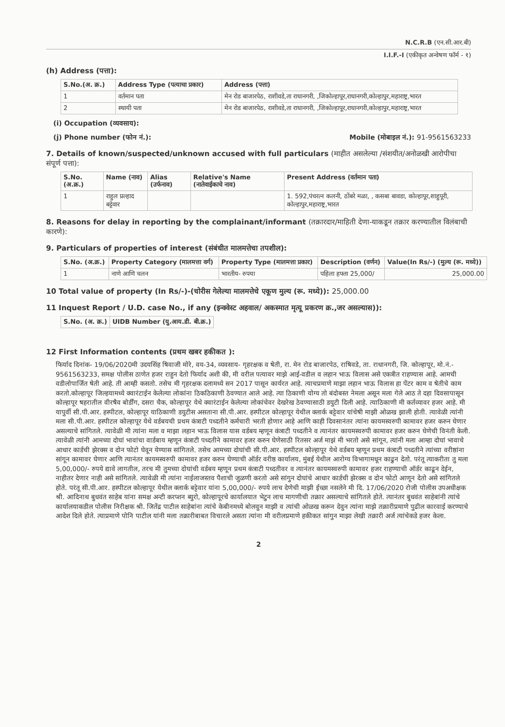N.C.R.B (एन.सी.आर.बी)
I.I.F.-I (एकीकृत अन्वेषण फॉर्म - १)
(h) Address (पत्ता):
| S.No.(अ. क्र.) | Address Type (पत्याचा प्रकार) | Address (पत्ता) |
| --- | --- | --- |
| 1 | वर्तमान पता | मेन रोड बाजारपेठ, राशीवडे,ता राधानगरी, ,जिकोल्हापूर,राधानगरी,कोल्हापुर,महाराष्ट्र,भारत |
| 2 | स्थायी पता | मेन रोड बाजारपेठ, राशीवडे,ता राधानगरी, ,जिकोल्हापूर,राधानगरी,कोल्हापुर,महाराष्ट्र,भारत |
(i) Occupation (व्यवसाय):
(j) Phone number (फोन नं.): Mobile (मोबाइल नं.): 91-9561563233
7. Details of known/suspected/unknown accused with full particulars (माहीत असलेल्या /संशयीत/अनोळखी आरोपीचा संपूर्ण पत्ता):
| S.No. (अ.क्र.) | Name (नाव) | Alias (उर्फनाव) | Relative's Name (नातेवाईकाचे नाव) | Present Address (वर्तमान पता) |
| --- | --- | --- | --- | --- |
| 1 | राहुल प्रल्हाद बट्टेवार | | | 1. 592,पंचरत्न कलनी, ठोंबरे मळा, , कसबा बावडा, कोल्हापूर,शाहुपूरी, कोल्हापुर,महाराष्ट्र,भारत |
8. Reasons for delay in reporting by the complainant/informant (तक्रारदार/माहिती देणा-याकडून तक्रार करण्यातील विलंबाची कारणे):
9. Particulars of properties of interest (संबंधीत मालमत्तेचा तपशील):
| S.No. (अ.क्र.) | Property Category (मालमत्ता वर्ग) | Property Type (मालमत्ता प्रकार) | Description (वर्णन) | Value(In Rs/-) (मुल्य (रू. मध्ये)) |
| --- | --- | --- | --- | --- |
| 1 | नाणे आणि चलन | भारतीय- रुपया | पहिला हफ्ता 25,000/ | 25,000.00 |
10 Total value of property (In Rs/-)-(चोरीस गेलेल्या मालमत्तेचे एकूण मुल्य (रू. मध्ये)): 25,000.00
11 Inquest Report / U.D. case No., if any (इन्क्वेस्ट अहवाल/ अकस्मात मृत्यू प्रकरण क्र.,जर असल्यास)):
| S.No. (अ. क्र.) | UIDB Number (यु.आय.डी. बी.क्र.) |
| --- | --- |
12 First Information contents (प्रथम खबर हकीकत ):
फिर्याद दिनांक- 19/06/2020मी उदयसिंह षिवाजी मोरे, वय-34, व्यवसाय- गृहरक्षक व षेती, रा. मेन रोड बाजारपेठ, राषिवडे, ता. राधानगरी, जि. कोल्हापूर, मो.नं.- 9561563233, समक्ष पोलीस ठाणेत हजर राहुन देतो फिर्याद अशी की, मी वरील पत्यावर माझे आई-वडील व लहान भाऊ विलास असे एकत्रीत राहण्यास आहे. आमची वडीलोपार्जित षेती आहे. ती आम्ही कसतो. तसेच मी गृहरक्षक दलामध्ये सन 2017 पासून कार्यरत आहे. त्याचप्रमाणे माझा लहान भाऊ विलास हा पेंटर काम व षेतीचे काम करतो.कोल्हापूर जिल्हयामध्ये क्वारंटाईन केलेल्या लोकांना ठिकठिकाणी ठेवण्यात आले आहे. त्या ठिकाणी योग्य तो बंदोबस्त नेमला असून मला गेले आठ ते दहा दिवसापासून कोल्हापूर षहरातील वीरषैव बोर्डींग, दसरा चैक, कोल्हापूर येथे क्वारंटाईन केलेल्या लोकांचेवर देखरेख ठेवण्यासाठी डयुटी दिली आहे. त्याठिकाणी मी कर्तव्यावर हजर आहे. मी यापुर्वी सी.पी.आर. हस्पीटल, कोल्हापूर याठिकाणी डयुटीस असताना सी.पी.आर. हस्पीटल कोल्हापूर येथील क्लार्क बट्टेवार यांचेषी माझी ओळख झाली होती. त्यावेळी त्यांनी मला सी.पी.आर. हस्पीटल कोल्हापूर येथे वर्डबयची प्रथम कंत्राटी पध्दतीने कर्मचारी भरती होणार आहे आणि काही दिवसानंतर त्यांना कायमस्वरुपी कामावर हजर करुन घेणार असल्याचे सांगितले. त्यावेळी मी त्यांना मला व माझा लहान भाऊ विलास यास वर्डबय म्हणून कंत्राटी पध्दतीने व त्यानंतर कायमस्वरुपी कामावर हजर करुन घेणेची विनंती केली. त्यावेळी त्यांनी आमच्या दोघां भावांचा वार्डबाय म्हणून कंत्राटी पध्दतीने कामावर हजर करुन घेणेसाठी रितसर अर्ज माझं मी भरतो असे सांगून, त्यांनी मला आम्हा दोघां भावाचे आधार कार्डची झेरक्स व दोन फोटो घेवून येण्यास सांगितले. तसेच आमच्या दोघांची सी.पी.आर. हस्पीटल कोल्हापूर येथे वर्डबय म्हणून प्रथम कंत्राटी पध्दतीने त्यांच्या वरीष्ठांना सांगून कामावर घेणार आणि त्यानंतर कायमस्वरुपी कामावर हजर करुन घेण्याची ऑर्डर वरीष्ठ कार्यालय, मुंबई येथील आरोग्य विभागामधून काढुन देतो. परंतू त्याकरीता तु मला 5,00,000/- रुपये द्यावे लागतील, तरच मी तुमच्या दोघांची वर्डबय म्हणून प्रथम कंत्राटी पध्दतीवर व त्यानंतर कायमस्वरुपी कामावर हजर राहण्याची ऑर्डर काढून देईन, नाहीतर देणार नाही असे सांगितले. त्यावेळी मी त्यांना नाईलाजस्तव पैशाची जुळणी करतो असे सांगुन दोघांचे आधार कार्डची झेरक्स व दोन फोटो आणून देतो असे सांगितले होते. परंतू सी.पी.आर. हस्पीटल कोल्हापूर येथील क्लार्क बट्टेवार यांना 5,00,000/- रुपये लाच देणेची माझी ईच्छा नसलेने मी दि. 17/06/2020 रोजी पोलीस उपअधीक्षक श्री. आदिनाथ बुधवंत साहेब यांना समक्ष अन्टी करप्शन ब्युरो, कोल्हापूरचे कार्यालयात भेटुन लाच मागणीची तक्रार असल्याचे सांगितले होते. त्यानंतर बुधवंत साहेबांनी त्यांचे कार्यालयाकडील पोलीस निरीक्षक श्री. जितेंद्र पाटील साहेबांना त्यांचे केबीनमध्ये बोलवुन माझी व त्यांची ओळख करून देवुन त्यांना माझे तक्रारीप्रमाणे पुढील कारवाई करण्याचे आदेश दिले होते. त्याप्रमाणे पोनि पाटील यांनी मला तक्रारीबाबत विचारले असता त्यांना मी वरीलप्रमाणे हकीकत सांगुन माझा लेखी तक्रारी अर्ज त्यांचेकडे हजर केला.
2